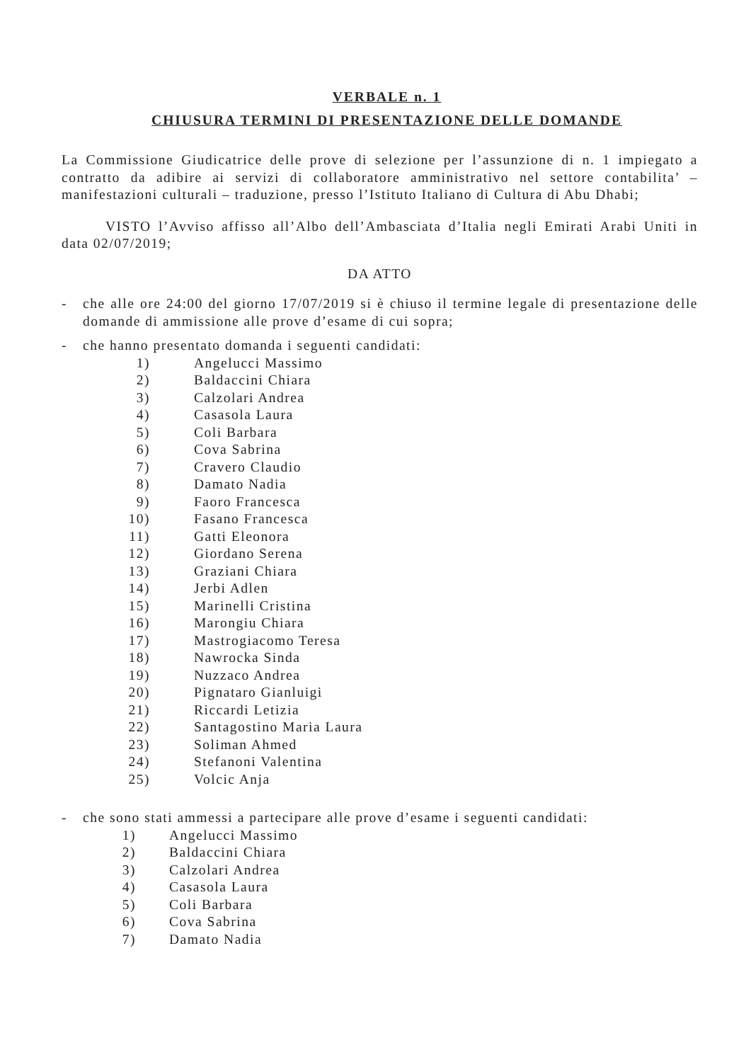VERBALE n. 1
CHIUSURA TERMINI DI PRESENTAZIONE DELLE DOMANDE
La Commissione Giudicatrice delle prove di selezione per l’assunzione di n. 1 impiegato a contratto da adibire ai servizi di collaboratore amministrativo nel settore contabilita’ – manifestazioni culturali – traduzione, presso l’Istituto Italiano di Cultura di Abu Dhabi;
VISTO l’Avviso affisso all’Albo dell’Ambasciata d’Italia negli Emirati Arabi Uniti in data 02/07/2019;
DA ATTO
- che alle ore 24:00 del giorno 17/07/2019 si è chiuso il termine legale di presentazione delle domande di ammissione alle prove d’esame di cui sopra;
- che hanno presentato domanda i seguenti candidati:
1) Angelucci Massimo
2) Baldaccini Chiara
3) Calzolari Andrea
4) Casasola Laura
5) Coli Barbara
6) Cova Sabrina
7) Cravero Claudio
8) Damato Nadia
9) Faoro Francesca
10) Fasano Francesca
11) Gatti Eleonora
12) Giordano Serena
13) Graziani Chiara
14) Jerbi Adlen
15) Marinelli Cristina
16) Marongiu Chiara
17) Mastrogiacomo Teresa
18) Nawrocka Sinda
19) Nuzzaco Andrea
20) Pignataro Gianluigi
21) Riccardi Letizia
22) Santagostino Maria Laura
23) Soliman Ahmed
24) Stefanoni Valentina
25) Volcic Anja
- che sono stati ammessi a partecipare alle prove d’esame i seguenti candidati:
1) Angelucci Massimo
2) Baldaccini Chiara
3) Calzolari Andrea
4) Casasola Laura
5) Coli Barbara
6) Cova Sabrina
7) Damato Nadia